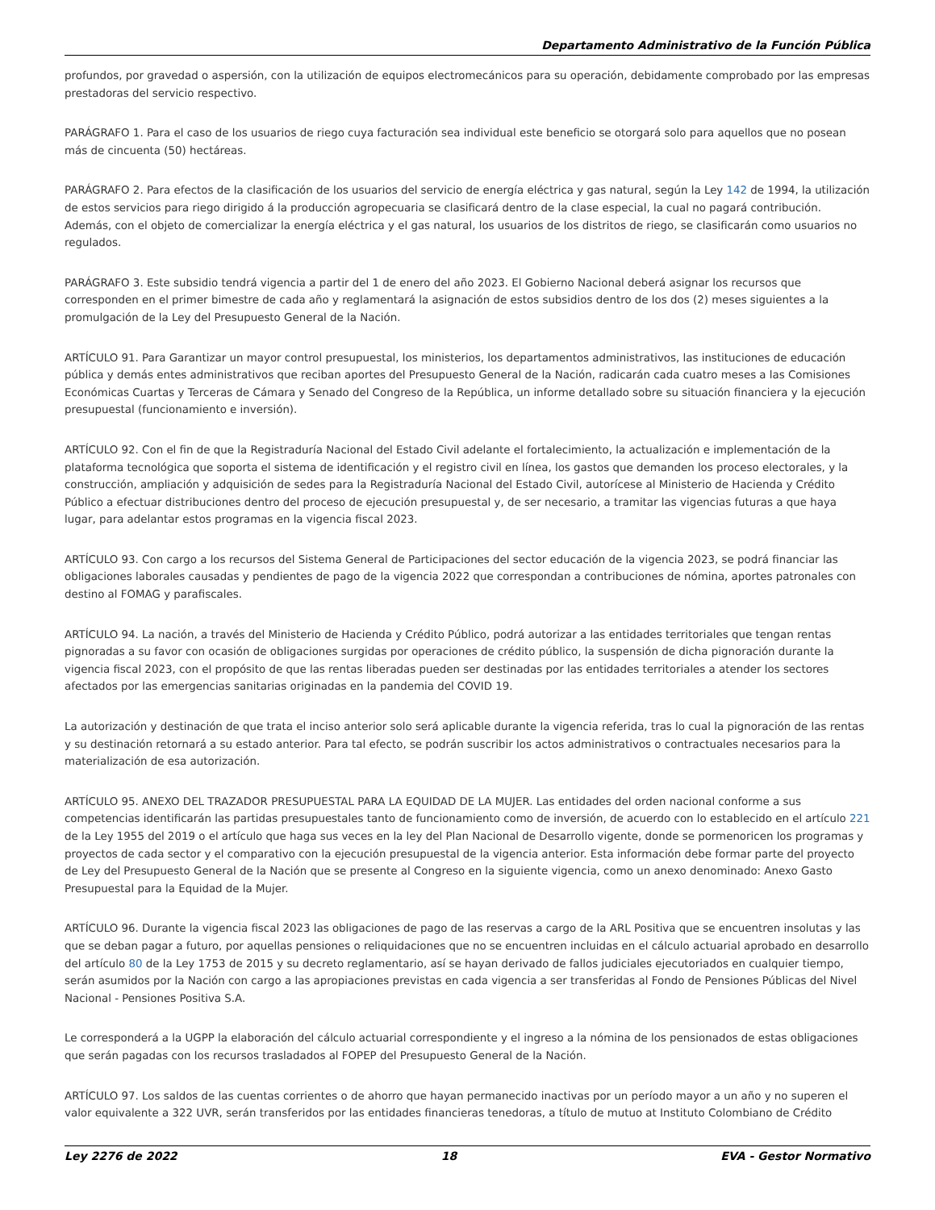Departamento Administrativo de la Función Pública
profundos, por gravedad o aspersión, con la utilización de equipos electromecánicos para su operación, debidamente comprobado por las empresas prestadoras del servicio respectivo.
PARÁGRAFO 1. Para el caso de los usuarios de riego cuya facturación sea individual este beneficio se otorgará solo para aquellos que no posean más de cincuenta (50) hectáreas.
PARÁGRAFO 2. Para efectos de la clasificación de los usuarios del servicio de energía eléctrica y gas natural, según la Ley 142 de 1994, la utilización de estos servicios para riego dirigido á la producción agropecuaria se clasificará dentro de la clase especial, la cual no pagará contribución. Además, con el objeto de comercializar la energía eléctrica y el gas natural, los usuarios de los distritos de riego, se clasificarán como usuarios no regulados.
PARÁGRAFO 3. Este subsidio tendrá vigencia a partir del 1 de enero del año 2023. El Gobierno Nacional deberá asignar los recursos que corresponden en el primer bimestre de cada año y reglamentará la asignación de estos subsidios dentro de los dos (2) meses siguientes a la promulgación de la Ley del Presupuesto General de la Nación.
ARTÍCULO 91. Para Garantizar un mayor control presupuestal, los ministerios, los departamentos administrativos, las instituciones de educación pública y demás entes administrativos que reciban aportes del Presupuesto General de la Nación, radicarán cada cuatro meses a las Comisiones Económicas Cuartas y Terceras de Cámara y Senado del Congreso de la República, un informe detallado sobre su situación financiera y la ejecución presupuestal (funcionamiento e inversión).
ARTÍCULO 92. Con el fin de que la Registraduría Nacional del Estado Civil adelante el fortalecimiento, la actualización e implementación de la plataforma tecnológica que soporta el sistema de identificación y el registro civil en línea, los gastos que demanden los proceso electorales, y la construcción, ampliación y adquisición de sedes para la Registraduría Nacional del Estado Civil, autorícese al Ministerio de Hacienda y Crédito Público a efectuar distribuciones dentro del proceso de ejecución presupuestal y, de ser necesario, a tramitar las vigencias futuras a que haya lugar, para adelantar estos programas en la vigencia fiscal 2023.
ARTÍCULO 93. Con cargo a los recursos del Sistema General de Participaciones del sector educación de la vigencia 2023, se podrá financiar las obligaciones laborales causadas y pendientes de pago de la vigencia 2022 que correspondan a contribuciones de nómina, aportes patronales con destino al FOMAG y parafiscales.
ARTÍCULO 94. La nación, a través del Ministerio de Hacienda y Crédito Público, podrá autorizar a las entidades territoriales que tengan rentas pignoradas a su favor con ocasión de obligaciones surgidas por operaciones de crédito público, la suspensión de dicha pignoración durante la vigencia fiscal 2023, con el propósito de que las rentas liberadas pueden ser destinadas por las entidades territoriales a atender los sectores afectados por las emergencias sanitarias originadas en la pandemia del COVID 19.
La autorización y destinación de que trata el inciso anterior solo será aplicable durante la vigencia referida, tras lo cual la pignoración de las rentas y su destinación retornará a su estado anterior. Para tal efecto, se podrán suscribir los actos administrativos o contractuales necesarios para la materialización de esa autorización.
ARTÍCULO 95. ANEXO DEL TRAZADOR PRESUPUESTAL PARA LA EQUIDAD DE LA MUJER. Las entidades del orden nacional conforme a sus competencias identificarán las partidas presupuestales tanto de funcionamiento como de inversión, de acuerdo con lo establecido en el artículo 221 de la Ley 1955 del 2019 o el artículo que haga sus veces en la ley del Plan Nacional de Desarrollo vigente, donde se pormenoricen los programas y proyectos de cada sector y el comparativo con la ejecución presupuestal de la vigencia anterior. Esta información debe formar parte del proyecto de Ley del Presupuesto General de la Nación que se presente al Congreso en la siguiente vigencia, como un anexo denominado: Anexo Gasto Presupuestal para la Equidad de la Mujer.
ARTÍCULO 96. Durante la vigencia fiscal 2023 las obligaciones de pago de las reservas a cargo de la ARL Positiva que se encuentren insolutas y las que se deban pagar a futuro, por aquellas pensiones o reliquidaciones que no se encuentren incluidas en el cálculo actuarial aprobado en desarrollo del artículo 80 de la Ley 1753 de 2015 y su decreto reglamentario, así se hayan derivado de fallos judiciales ejecutoriados en cualquier tiempo, serán asumidos por la Nación con cargo a las apropiaciones previstas en cada vigencia a ser transferidas al Fondo de Pensiones Públicas del Nivel Nacional - Pensiones Positiva S.A.
Le corresponderá a la UGPP la elaboración del cálculo actuarial correspondiente y el ingreso a la nómina de los pensionados de estas obligaciones que serán pagadas con los recursos trasladados al FOPEP del Presupuesto General de la Nación.
ARTÍCULO 97. Los saldos de las cuentas corrientes o de ahorro que hayan permanecido inactivas por un período mayor a un año y no superen el valor equivalente a 322 UVR, serán transferidos por las entidades financieras tenedoras, a título de mutuo at Instituto Colombiano de Crédito
Ley 2276 de 2022 18 EVA - Gestor Normativo